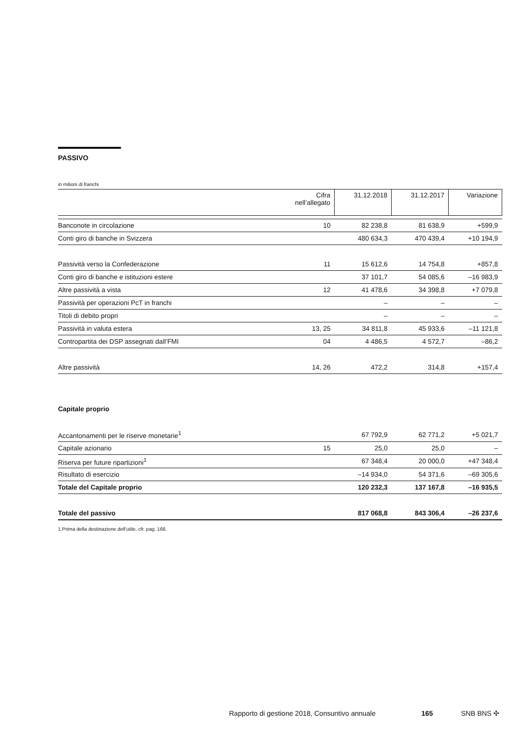PASSIVO
in milioni di franchi
| | Cifra nell’allegato | 31.12.2018 | 31.12.2017 | Variazione |
| --- | --- | --- | --- | --- |
| Banconote in circolazione | 10 | 82 238,8 | 81 638,9 | +599,9 |
| Conti giro di banche in Svizzera | | 480 634,3 | 470 439,4 | +10 194,9 |
| Passività verso la Confederazione | 11 | 15 612,6 | 14 754,8 | +857,8 |
| Conti giro di banche e istituzioni estere | | 37 101,7 | 54 085,6 | –16 983,9 |
| Altre passività a vista | 12 | 41 478,6 | 34 398,8 | +7 079,8 |
| Passività per operazioni PcT in franchi | | – | – | – |
| Titoli di debito propri | | – | – | – |
| Passività in valuta estera | 13, 25 | 34 811,8 | 45 933,6 | –11 121,8 |
| Contropartita dei DSP assegnati dall’FMI | 04 | 4 486,5 | 4 572,7 | –86,2 |
| Altre passività | 14, 26 | 472,2 | 314,8 | +157,4 |
| Capitale proprio | | | | |
| Accantonamenti per le riserve monetarie<sup>1</sup> | | 67 792,9 | 62 771,2 | +5 021,7 |
| Capitale azionario | 15 | 25,0 | 25,0 | – |
| Riserva per future ripartizioni<sup>1</sup> | | 67 348,4 | 20 000,0 | +47 348,4 |
| Risultato di esercizio | | –14 934,0 | 54 371,6 | –69 305,6 |
| Totale del Capitale proprio | | 120 232,3 | 137 167,8 | –16 935,5 |
| Totale del passivo | | 817 068,8 | 843 306,4 | –26 237,6 |
1 Prima della destinazione dell’utile, cfr. pag. 166.
Rapporto di gestione 2018, Consuntivo annuale 165 SNB BNS ✣